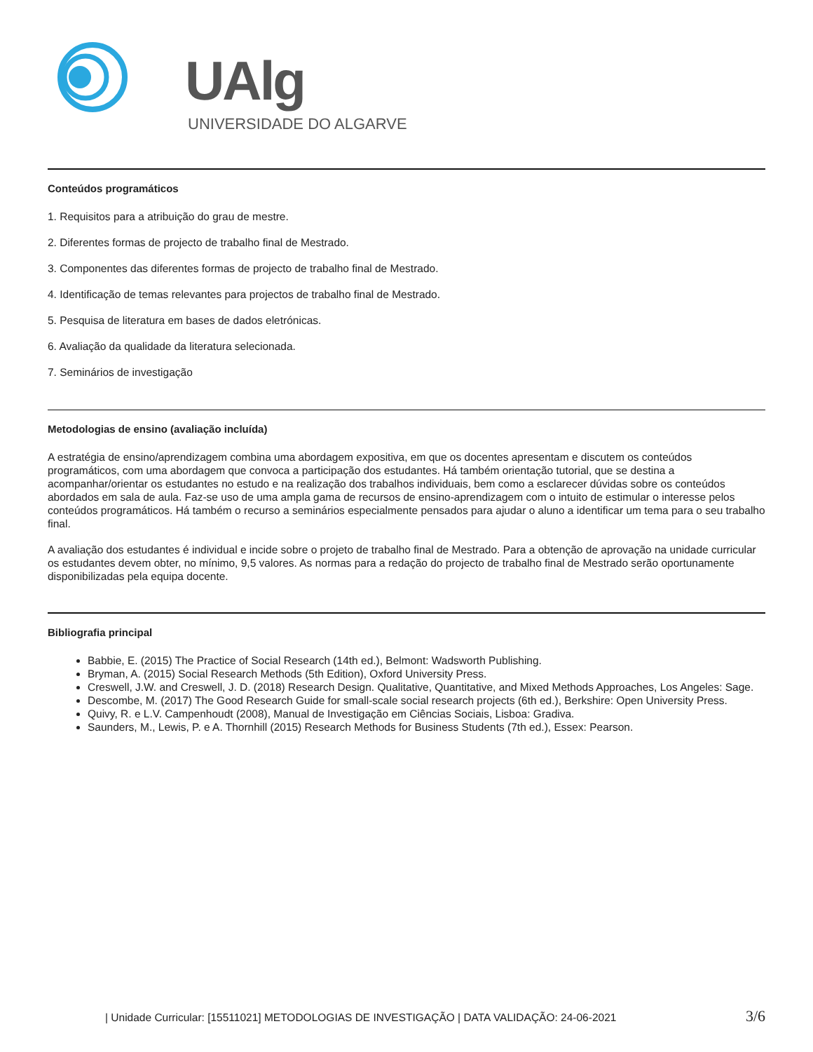UAlg
UNIVERSIDADE DO ALGARVE
Conteúdos programáticos
1. Requisitos para a atribuição do grau de mestre.
2. Diferentes formas de projecto de trabalho final de Mestrado.
3. Componentes das diferentes formas de projecto de trabalho final de Mestrado.
4. Identificação de temas relevantes para projectos de trabalho final de Mestrado.
5. Pesquisa de literatura em bases de dados eletrónicas.
6. Avaliação da qualidade da literatura selecionada.
7. Seminários de investigação
Metodologias de ensino (avaliação incluída)
A estratégia de ensino/aprendizagem combina uma abordagem expositiva, em que os docentes apresentam e discutem os conteúdos programáticos, com uma abordagem que convoca a participação dos estudantes. Há também orientação tutorial, que se destina a acompanhar/orientar os estudantes no estudo e na realização dos trabalhos individuais, bem como a esclarecer dúvidas sobre os conteúdos abordados em sala de aula. Faz-se uso de uma ampla gama de recursos de ensino-aprendizagem com o intuito de estimular o interesse pelos conteúdos programáticos. Há também o recurso a seminários especialmente pensados para ajudar o aluno a identificar um tema para o seu trabalho final.
A avaliação dos estudantes é individual e incide sobre o projeto de trabalho final de Mestrado. Para a obtenção de aprovação na unidade curricular os estudantes devem obter, no mínimo, 9,5 valores. As normas para a redação do projecto de trabalho final de Mestrado serão oportunamente disponibilizadas pela equipa docente.
Bibliografia principal
Babbie, E. (2015) The Practice of Social Research (14th ed.), Belmont: Wadsworth Publishing.
Bryman, A. (2015) Social Research Methods (5th Edition), Oxford University Press.
Creswell, J.W. and Creswell, J. D. (2018) Research Design. Qualitative, Quantitative, and Mixed Methods Approaches, Los Angeles: Sage.
Descombe, M. (2017) The Good Research Guide for small-scale social research projects (6th ed.), Berkshire: Open University Press.
Quivy, R. e L.V. Campenhoudt (2008), Manual de Investigação em Ciências Sociais, Lisboa: Gradiva.
Saunders, M., Lewis, P. e A. Thornhill (2015) Research Methods for Business Students (7th ed.), Essex: Pearson.
| Unidade Curricular: [15511021] METODOLOGIAS DE INVESTIGAÇÃO | DATA VALIDAÇÃO: 24-06-2021 3/6